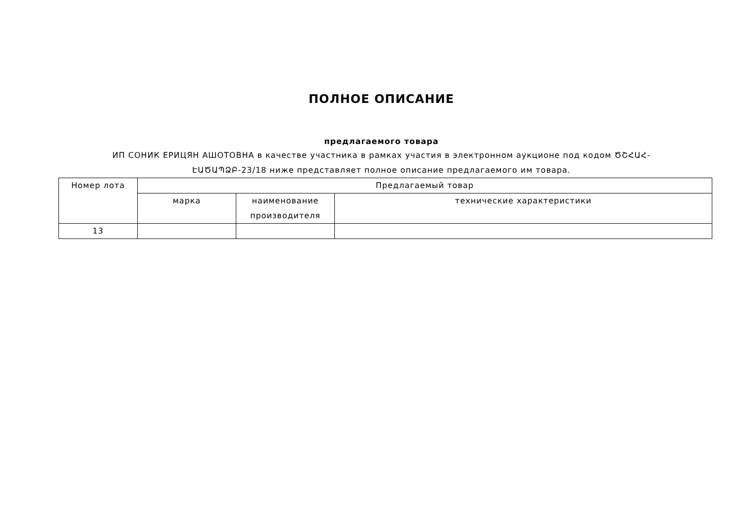ПОЛНОЕ ОПИСАНИЕ
предлагаемого товара
ИП СОНИК ЕРИЦЯН АШОТОВНА в качестве участника в рамках участия в электронном аукционе под кодом ԾՇՀԱՀ-ԷԱԾԱՊՁԲ-23/18 ниже представляет полное описание предлагаемого им товара.
| Номер лота | Предлагаемый товар | | |
| --- | --- | --- | --- |
| | марка | наименование производителя | технические характеристики |
| 13 | | | |